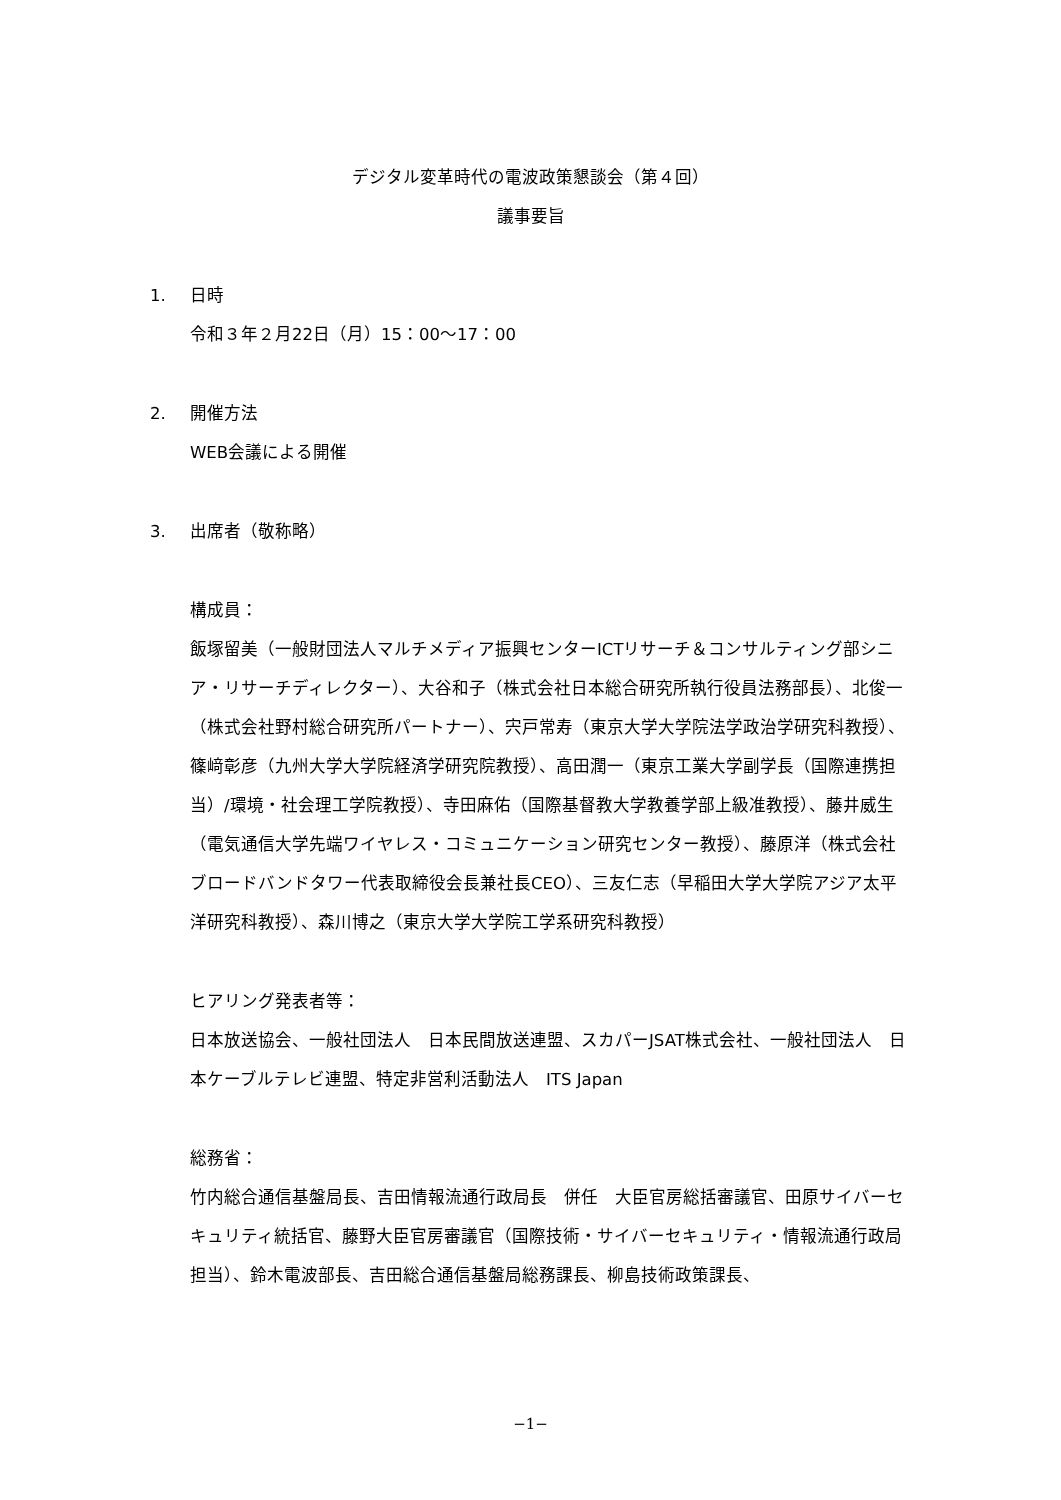デジタル変革時代の電波政策懇談会（第４回）
議事要旨
1. 日時
令和３年２月22日（月）15：00～17：00
2. 開催方法
WEB会議による開催
3. 出席者（敬称略）
構成員：
飯塚留美（一般財団法人マルチメディア振興センターICTリサーチ＆コンサルティング部シニア・リサーチディレクター）、大谷和子（株式会社日本総合研究所執行役員法務部長）、北俊一（株式会社野村総合研究所パートナー）、宍戸常寿（東京大学大学院法学政治学研究科教授）、篠﨑彰彦（九州大学大学院経済学研究院教授）、高田潤一（東京工業大学副学長（国際連携担当）/環境・社会理工学院教授）、寺田麻佑（国際基督教大学教養学部上級准教授）、藤井威生（電気通信大学先端ワイヤレス・コミュニケーション研究センター教授）、藤原洋（株式会社ブロードバンドタワー代表取締役会長兼社長CEO）、三友仁志（早稲田大学大学院アジア太平洋研究科教授）、森川博之（東京大学大学院工学系研究科教授）
ヒアリング発表者等：
日本放送協会、一般社団法人　日本民間放送連盟、スカパーJSAT株式会社、一般社団法人　日本ケーブルテレビ連盟、特定非営利活動法人　ITS Japan
総務省：
竹内総合通信基盤局長、吉田情報流通行政局長　併任　大臣官房総括審議官、田原サイバーセキュリティ統括官、藤野大臣官房審議官（国際技術・サイバーセキュリティ・情報流通行政局担当）、鈴木電波部長、吉田総合通信基盤局総務課長、柳島技術政策課長、
−1−